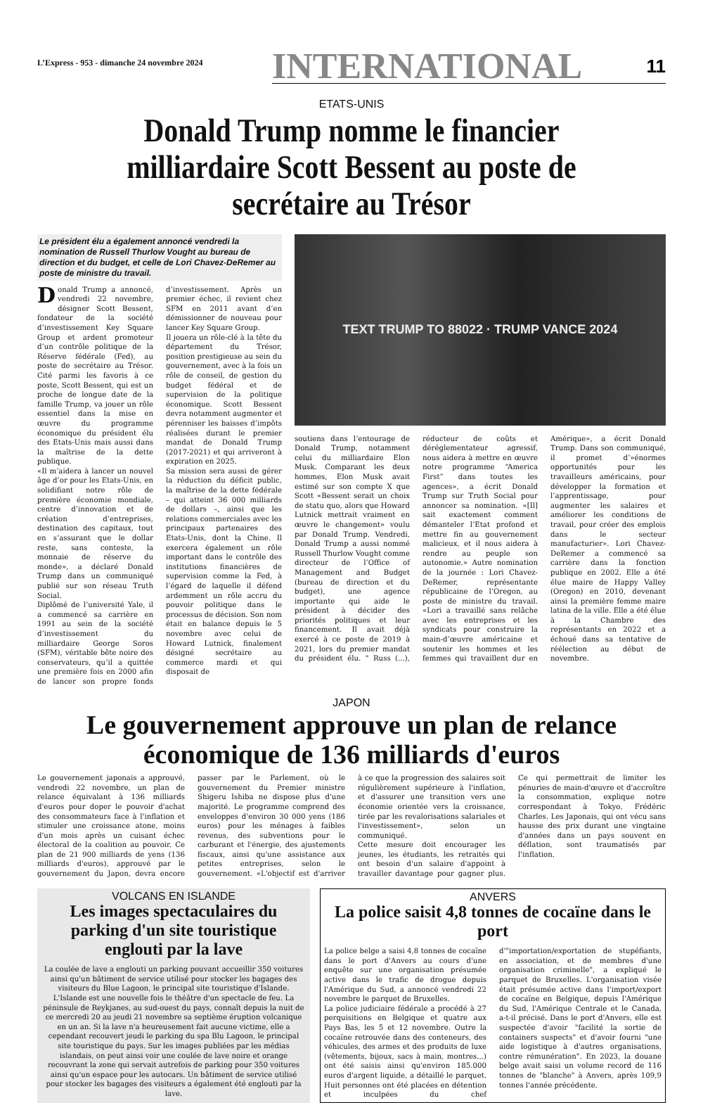L’Express - 953 - dimanche 24 novembre 2024
INTERNATIONAL 11
ETATS-UNIS
Donald Trump nomme le financier milliardaire Scott Bessent au poste de secrétaire au Trésor
Le président élu a également annoncé vendredi la nomination de Russell Thurlow Vought au bureau de direction et du budget, et celle de Lori Chavez-DeRemer au poste de ministre du travail.
Donald Trump a annoncé, vendredi 22 novembre, désigner Scott Bessent, fondateur de la société d’investissement Key Square Group et ardent promoteur d’un contrôle politique de la Réserve fédérale (Fed), au poste de secrétaire au Trésor. Cité parmi les favoris à ce poste, Scott Bessent, qui est un proche de longue date de la famille Trump, va jouer un rôle essentiel dans la mise en œuvre du programme économique du président élu des Etats-Unis mais aussi dans la maîtrise de la dette publique.
«Il m’aidera à lancer un nouvel âge d’or pour les Etats-Unis, en solidifiant notre rôle de première économie mondiale, centre d’innovation et de création d’entreprises, destination des capitaux, tout en s’assurant que le dollar reste, sans conteste, la monnaie de réserve du monde», a déclaré Donald Trump dans un communiqué publié sur son réseau Truth Social.
Diplômé de l’université Yale, il a commencé sa carrière en 1991 au sein de la société d’investissement du milliardaire George Soros (SFM), véritable bête noire des conservateurs, qu’il a quittée une première fois en 2000 afin de lancer son propre fonds d’investissement. Après un premier échec, il revient chez SFM en 2011 avant d’en démissionner de nouveau pour lancer Key Square Group.
Il jouera un rôle-clé à la tête du département du Trésor, position prestigieuse au sein du gouvernement, avec à la fois un rôle de conseil, de gestion du budget fédéral et de supervision de la politique économique. Scott Bessent devra notamment augmenter et pérenniser les baisses d’impôts réalisées durant le premier mandat de Donald Trump (2017-2021) et qui arriveront à expiration en 2025.
Sa mission sera aussi de gérer la réduction du déficit public, la maîtrise de la dette fédérale – qui atteint 36 000 milliards de dollars –, ainsi que les relations commerciales avec les principaux partenaires des Etats-Unis, dont la Chine. Il exercera également un rôle important dans le contrôle des institutions financières de supervision comme la Fed, à l’égard de laquelle il défend ardemment un rôle accru du pouvoir politique dans le processus de décision. Son nom était en balance depuis le 5 novembre avec celui de Howard Lutnick, finalement désigné secrétaire au commerce mardi et qui disposait de
TEXT TRUMP TO 88022 · TRUMP VANCE 2024
soutiens dans l’entourage de Donald Trump, notamment celui du milliardaire Elon Musk. Comparant les deux hommes, Elon Musk avait estimé sur son compte X que Scott «Bessent serait un choix de statu quo, alors que Howard Lutnick mettrait vraiment en œuvre le changement» voulu par Donald Trump. Vendredi, Donald Trump a aussi nommé Russell Thurlow Vought comme directeur de l’Office of Management and Budget (bureau de direction et du budget), une agence importante qui aide le président à décider des priorités politiques et leur financement. Il avait déjà exercé à ce poste de 2019 à 2021, lors du premier mandat du président élu. " Russ (...), réducteur de coûts et déréglementateur agressif, nous aidera à mettre en œuvre notre programme “America First” dans toutes les agences», a écrit Donald Trump sur Truth Social pour annoncer sa nomination. «[Il] sait exactement comment démanteler l’Etat profond et mettre fin au gouvernement malicieux, et il nous aidera à rendre au peuple son autonomie.» Autre nomination de la journée : Lori Chavez-DeRemer, représentante républicaine de l’Oregon, au poste de ministre du travail. «Lori a travaillé sans relâche avec les entreprises et les syndicats pour construire la main-d’œuvre américaine et soutenir les hommes et les femmes qui travaillent dur en Amérique», a écrit Donald Trump. Dans son communiqué, il promet d’»énormes opportunités pour les travailleurs américains, pour développer la formation et l’apprentissage, pour augmenter les salaires et améliorer les conditions de travail, pour créer des emplois dans le secteur manufacturier». Lori Chavez-DeRemer a commencé sa carrière dans la fonction publique en 2002. Elle a été élue maire de Happy Valley (Oregon) en 2010, devenant ainsi la première femme maire latina de la ville. Elle a été élue à la Chambre des représentants en 2022 et a échoué dans sa tentative de réélection au début de novembre.
JAPON
Le gouvernement approuve un plan de relance économique de 136 milliards d'euros
Le gouvernement japonais a approuvé, vendredi 22 novembre, un plan de relance équivalant à 136 milliards d'euros pour doper le pouvoir d'achat des consommateurs face à l'inflation et stimuler une croissance atone, moins d'un mois après un cuisant échec électoral de la coalition au pouvoir. Ce plan de 21 900 milliards de yens (136 milliards d'euros), approuvé par le gouvernement du Japon, devra encore passer par le Parlement, où le gouvernement du Premier ministre Shigeru Ishiba ne dispose plus d'une majorité. Le programme comprend des enveloppes d'environ 30 000 yens (186 euros) pour les ménages à faibles revenus, des subventions pour le carburant et l'énergie, des ajustements fiscaux, ainsi qu'une assistance aux petites entreprises, selon le gouvernement. «L'objectif est d'arriver à ce que la progression des salaires soit régulièrement supérieure à l'inflation, et d'assurer une transition vers une économie orientée vers la croissance, tirée par les revalorisations salariales et l'investissement», selon un communiqué.
Cette mesure doit encourager les jeunes, les étudiants, les retraités qui ont besoin d'un salaire d'appoint à travailler davantage pour gagner plus. Ce qui permettrait de limiter les pénuries de main-d'œuvre et d'accroître la consommation, explique notre correspondant à Tokyo, Frédéric Charles. Les Japonais, qui ont vécu sans hausse des prix durant une vingtaine d'années dans un pays souvent en déflation, sont traumatisés par l'inflation.
VOLCANS EN ISLANDE
Les images spectaculaires du parking d'un site touristique englouti par la lave
La coulée de lave a englouti un parking pouvant accueillir 350 voitures ainsi qu'un bâtiment de service utilisé pour stocker les bagages des visiteurs du Blue Lagoon, le principal site touristique d'Islande. L'Islande est une nouvelle fois le théâtre d'un spectacle de feu. La péninsule de Reykjanes, au sud-ouest du pays, connaît depuis la nuit de ce mercredi 20 au jeudi 21 novembre sa septième éruption volcanique en un an. Si la lave n'a heureusement fait aucune victime, elle a cependant recouvert jeudi le parking du spa Blu Lagoon, le principal site touristique du pays. Sur les images publiées par les médias islandais, on peut ainsi voir une coulée de lave noire et orange recouvrant la zone qui servait autrefois de parking pour 350 voitures ainsi qu'un espace pour les autocars. Un bâtiment de service utilisé pour stocker les bagages des visiteurs a également été englouti par la lave.
ANVERS
La police saisit 4,8 tonnes de cocaïne dans le port
La police belge a saisi 4,8 tonnes de cocaïne dans le port d'Anvers au cours d'une enquête sur une organisation présumée active dans le trafic de drogue depuis l'Amérique du Sud, a annoncé vendredi 22 novembre le parquet de Bruxelles.
La police judiciaire fédérale a procédé à 27 perquisitions en Belgique et quatre aux Pays Bas, les 5 et 12 novembre. Outre la cocaïne retrouvée dans des conteneurs, des véhicules, des armes et des produits de luxe (vêtements, bijoux, sacs à main, montres...) ont été saisis ainsi qu'environ 185.000 euros d'argent liquide, a détaillé le parquet. Huit personnes ont été placées en détention et inculpées du chef d'"importation/exportation de stupéfiants, en association, et de membres d'une organisation criminelle", a expliqué le parquet de Bruxelles. L'organisation visée était présumée active dans l'import/export de cocaïne en Belgique, depuis l'Amérique du Sud, l'Amérique Centrale et le Canada, a-t-il précisé. Dans le port d'Anvers, elle est suspectée d'avoir "facilité la sortie de containers suspects" et d'avoir fourni "une aide logistique à d'autres organisations, contre rémunération". En 2023, la douane belge avait saisi un volume record de 116 tonnes de "blanche" à Anvers, après 109,9 tonnes l'année précédente.